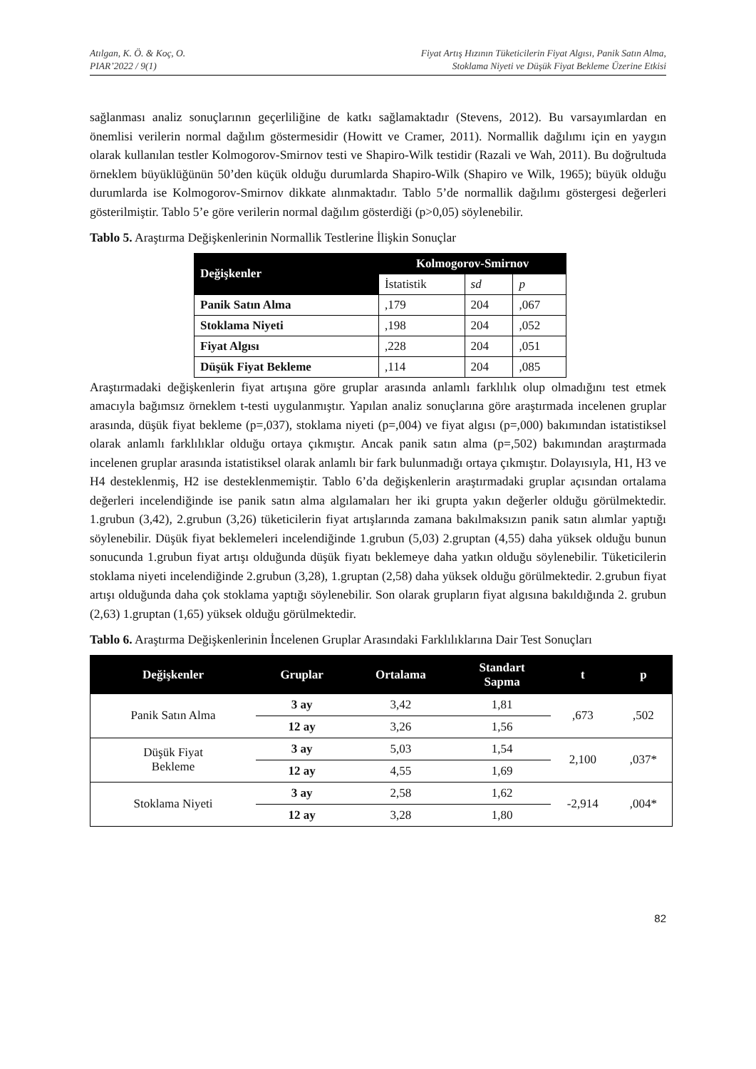Atılgan, K. Ö. & Koç, O.
PIAR’2022 / 9(1)
Fiyat Artış Hızının Tüketicilerin Fiyat Algısı, Panik Satın Alma,
Stoklama Niyeti ve Düşük Fiyat Bekleme Üzerine Etkisi
sağlanması analiz sonuçlarının geçerliliğine de katkı sağlamaktadır (Stevens, 2012). Bu varsayımlardan en önemlisi verilerin normal dağılım göstermesidir (Howitt ve Cramer, 2011). Normallik dağılımı için en yaygın olarak kullanılan testler Kolmogorov-Smirnov testi ve Shapiro-Wilk testidir (Razali ve Wah, 2011). Bu doğrultuda örneklem büyüklüğünün 50’den küçük olduğu durumlarda Shapiro-Wilk (Shapiro ve Wilk, 1965); büyük olduğu durumlarda ise Kolmogorov-Smirnov dikkate alınmaktadır. Tablo 5’de normallik dağılımı göstergesi değerleri gösterilmiştir. Tablo 5’e göre verilerin normal dağılım gösterdiği (p>0,05) söylenebilir.
Tablo 5. Araştırma Değişkenlerinin Normallik Testlerine İlişkin Sonuçlar
| Değişkenler | Kolmogorov-Smirnov | | |
| --- | --- | --- | --- |
| | İstatistik | sd | p |
| Panik Satın Alma | ,179 | 204 | ,067 |
| Stoklama Niyeti | ,198 | 204 | ,052 |
| Fiyat Algısı | ,228 | 204 | ,051 |
| Düşük Fiyat Bekleme | ,114 | 204 | ,085 |
Araştırmadaki değişkenlerin fiyat artışına göre gruplar arasında anlamlı farklılık olup olmadığını test etmek amacıyla bağımsız örneklem t-testi uygulanmıştır. Yapılan analiz sonuçlarına göre araştırmada incelenen gruplar arasında, düşük fiyat bekleme (p=,037), stoklama niyeti (p=,004) ve fiyat algısı (p=,000) bakımından istatistiksel olarak anlamlı farklılıklar olduğu ortaya çıkmıştır. Ancak panik satın alma (p=,502) bakımından araştırmada incelenen gruplar arasında istatistiksel olarak anlamlı bir fark bulunmadığı ortaya çıkmıştır. Dolayısıyla, H1, H3 ve H4 desteklenmiş, H2 ise desteklenmemiştir. Tablo 6’da değişkenlerin araştırmadaki gruplar açısından ortalama değerleri incelendiğinde ise panik satın alma algılamaları her iki grupta yakın değerler olduğu görülmektedir. 1.grubun (3,42), 2.grubun (3,26) tüketicilerin fiyat artışlarında zamana bakılmaksızın panik satın alımlar yaptığı söylenebilir. Düşük fiyat beklemeleri incelendiğinde 1.grubun (5,03) 2.gruptan (4,55) daha yüksek olduğu bunun sonucunda 1.grubun fiyat artışı olduğunda düşük fiyatı beklemeye daha yatkın olduğu söylenebilir. Tüketicilerin stoklama niyeti incelendiğinde 2.grubun (3,28), 1.gruptan (2,58) daha yüksek olduğu görülmektedir. 2.grubun fiyat artışı olduğunda daha çok stoklama yaptığı söylenebilir. Son olarak grupların fiyat algısına bakıldığında 2. grubun (2,63) 1.gruptan (1,65) yüksek olduğu görülmektedir.
Tablo 6. Araştırma Değişkenlerinin İncelenen Gruplar Arasındaki Farklılıklarına Dair Test Sonuçları
| Değişkenler | Gruplar | Ortalama | Standart Sapma | t | p |
| --- | --- | --- | --- | --- | --- |
| Panik Satın Alma | 3 ay | 3,42 | 1,81 | ,673 | ,502 |
| | 12 ay | 3,26 | 1,56 | | |
| Düşük Fiyat Bekleme | 3 ay | 5,03 | 1,54 | 2,100 | ,037* |
| | 12 ay | 4,55 | 1,69 | | |
| Stoklama Niyeti | 3 ay | 2,58 | 1,62 | -2,914 | ,004* |
| | 12 ay | 3,28 | 1,80 | | |
82